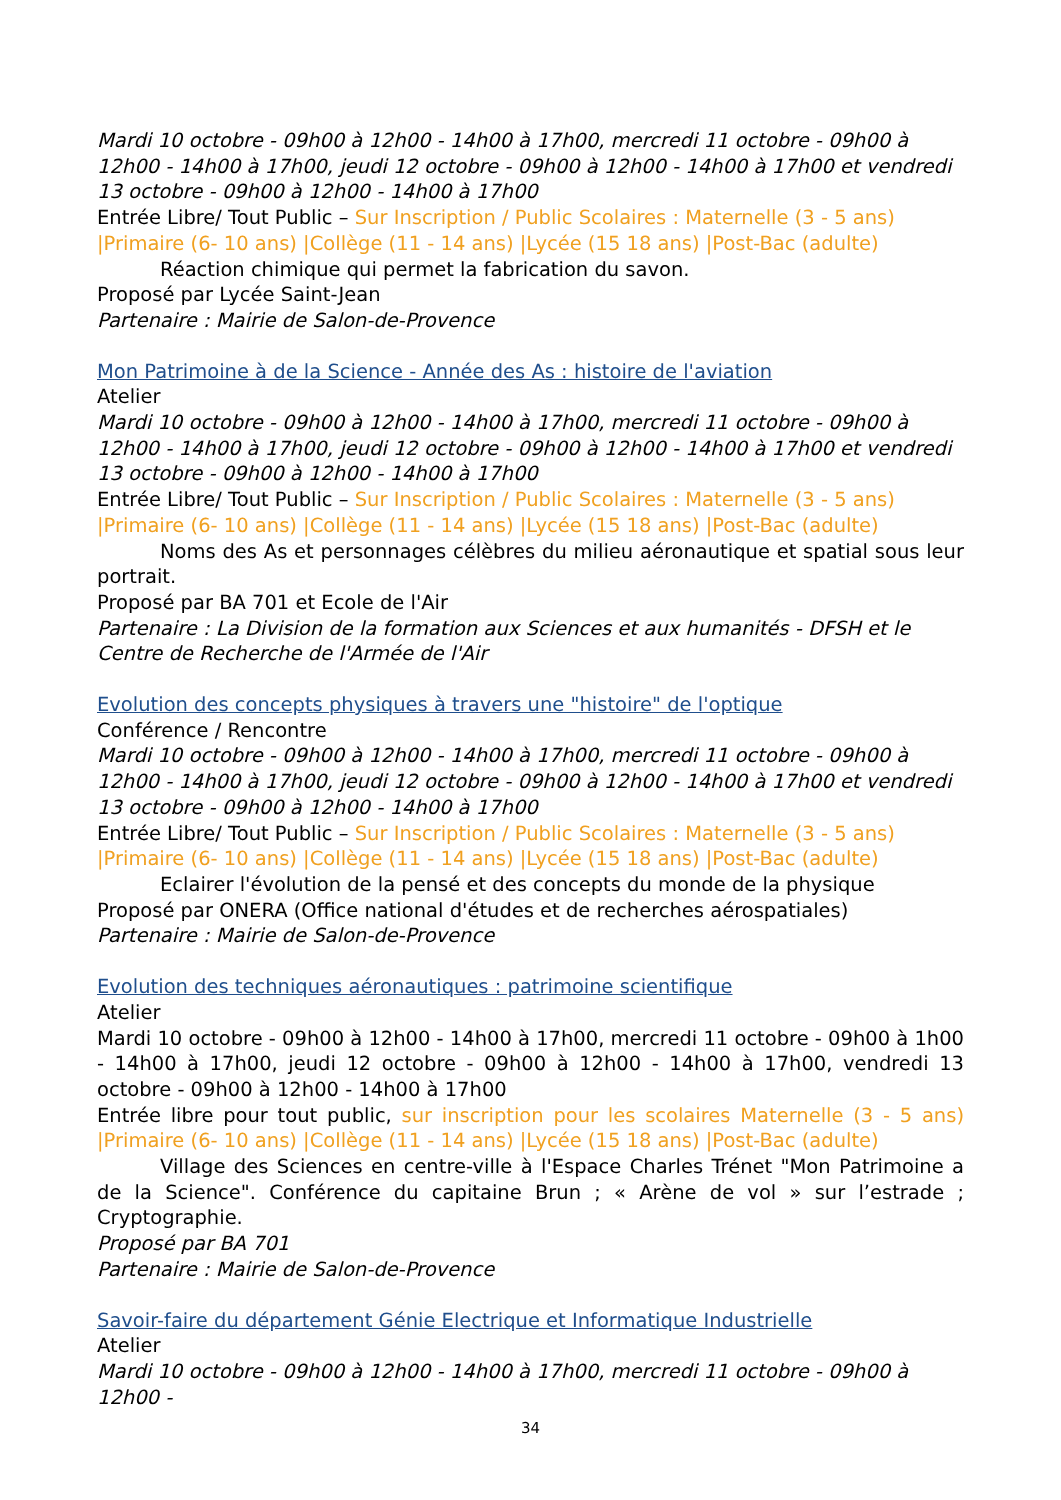Mardi 10 octobre - 09h00 à 12h00 - 14h00 à 17h00, mercredi 11 octobre - 09h00 à 12h00 - 14h00 à 17h00, jeudi 12 octobre - 09h00 à 12h00 - 14h00 à 17h00 et vendredi 13 octobre - 09h00 à 12h00 - 14h00 à 17h00
Entrée Libre/ Tout Public – Sur Inscription / Public Scolaires : Maternelle (3 - 5 ans) |Primaire (6- 10 ans) |Collège (11 - 14 ans) |Lycée (15 18 ans) |Post-Bac (adulte)
Réaction chimique qui permet la fabrication du savon.
Proposé par Lycée Saint-Jean
Partenaire : Mairie de Salon-de-Provence
Mon Patrimoine à de la Science - Année des As : histoire de l'aviation
Atelier
Mardi 10 octobre - 09h00 à 12h00 - 14h00 à 17h00, mercredi 11 octobre - 09h00 à 12h00 - 14h00 à 17h00, jeudi 12 octobre - 09h00 à 12h00 - 14h00 à 17h00 et vendredi 13 octobre - 09h00 à 12h00 - 14h00 à 17h00
Entrée Libre/ Tout Public – Sur Inscription / Public Scolaires : Maternelle (3 - 5 ans) |Primaire (6- 10 ans) |Collège (11 - 14 ans) |Lycée (15 18 ans) |Post-Bac (adulte)
Noms des As et personnages célèbres du milieu aéronautique et spatial sous leur portrait.
Proposé par BA 701 et Ecole de l'Air
Partenaire : La Division de la formation aux Sciences et aux humanités - DFSH et le Centre de Recherche de l'Armée de l'Air
Evolution des concepts physiques à travers une "histoire" de l'optique
Conférence / Rencontre
Mardi 10 octobre - 09h00 à 12h00 - 14h00 à 17h00, mercredi 11 octobre - 09h00 à 12h00 - 14h00 à 17h00, jeudi 12 octobre - 09h00 à 12h00 - 14h00 à 17h00 et vendredi 13 octobre - 09h00 à 12h00 - 14h00 à 17h00
Entrée Libre/ Tout Public – Sur Inscription / Public Scolaires : Maternelle (3 - 5 ans) |Primaire (6- 10 ans) |Collège (11 - 14 ans) |Lycée (15 18 ans) |Post-Bac (adulte)
Eclairer l'évolution de la pensé et des concepts du monde de la physique
Proposé par ONERA (Office national d'études et de recherches aérospatiales)
Partenaire : Mairie de Salon-de-Provence
Evolution des techniques aéronautiques : patrimoine scientifique
Atelier
Mardi 10 octobre - 09h00 à 12h00 - 14h00 à 17h00, mercredi 11 octobre - 09h00 à 1h00 - 14h00 à 17h00, jeudi 12 octobre - 09h00 à 12h00 - 14h00 à 17h00, vendredi 13 octobre - 09h00 à 12h00 - 14h00 à 17h00
Entrée libre pour tout public, sur inscription pour les scolaires Maternelle (3 - 5 ans) |Primaire (6- 10 ans) |Collège (11 - 14 ans) |Lycée (15 18 ans) |Post-Bac (adulte)
Village des Sciences en centre-ville à l'Espace Charles Trénet "Mon Patrimoine a de la Science". Conférence du capitaine Brun ; « Arène de vol » sur l’estrade ; Cryptographie.
Proposé par BA 701
Partenaire : Mairie de Salon-de-Provence
Savoir-faire du département Génie Electrique et Informatique Industrielle
Atelier
Mardi 10 octobre - 09h00 à 12h00 - 14h00 à 17h00, mercredi 11 octobre - 09h00 à 12h00 -
34